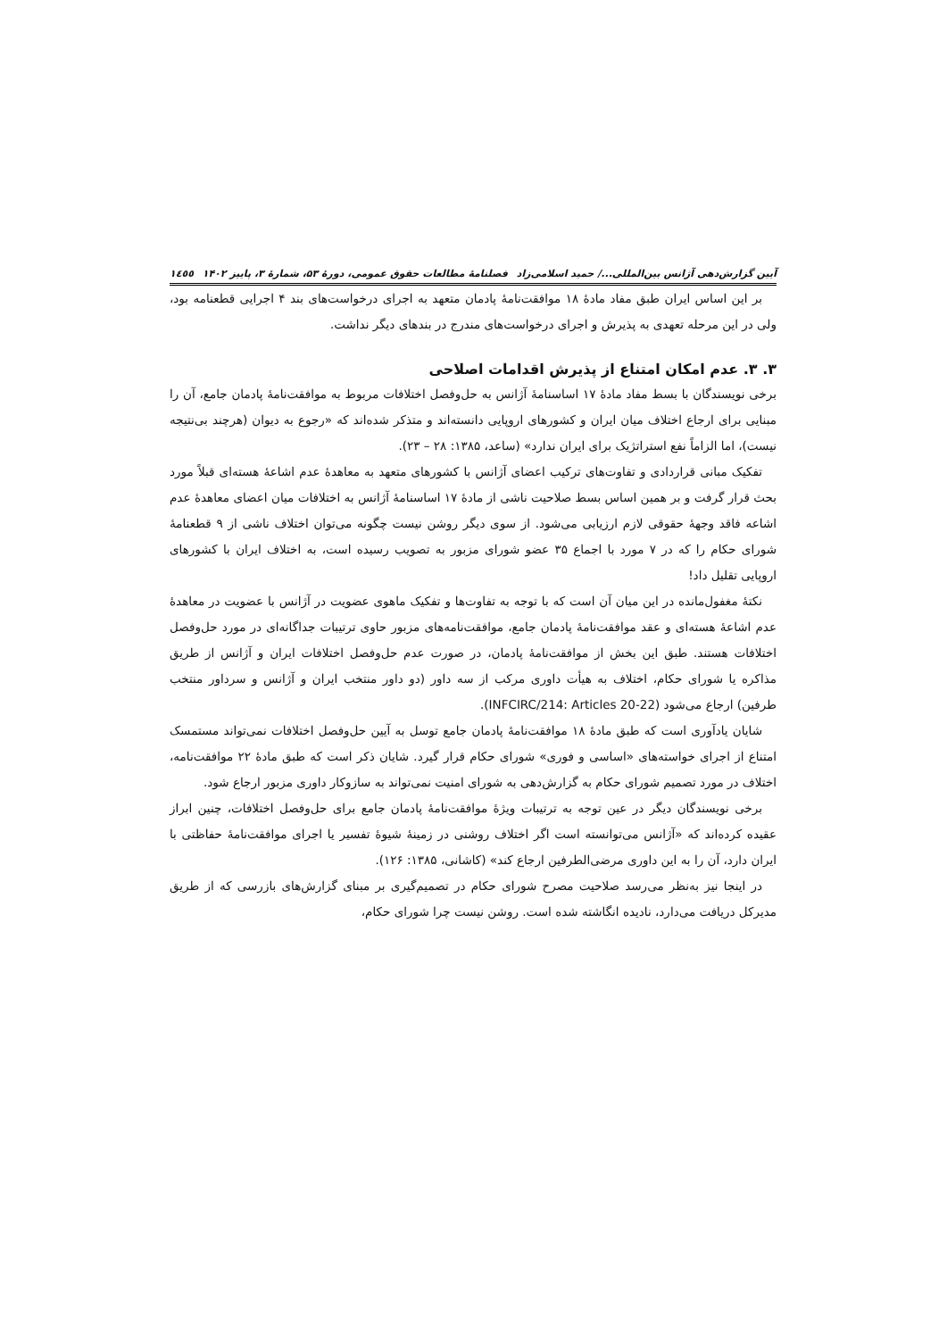آیین گزارش‌دهی آژانس بین‌المللی.../ حمید اسلامی‌زاد فصلنامهٔ مطالعات حقوق عمومی، دورهٔ ۵۳، شمارهٔ ۳، پاییز ۱۴۰۲ ۱٤٥٥
بر این اساس ایران طبق مفاد مادهٔ ۱۸ موافقت‌نامهٔ پادمان متعهد به اجرای درخواست‌های بند ۴ اجرایی قطعنامه بود، ولی در این مرحله تعهدی به پذیرش و اجرای درخواست‌های مندرج در بندهای دیگر نداشت.
۳. ۳. عدم امکان امتناع از پذیرش اقدامات اصلاحی
برخی نویسندگان با بسط مفاد مادهٔ ۱۷ اساسنامهٔ آژانس به حل‌وفصل اختلافات مربوط به موافقت‌نامهٔ پادمان جامع، آن را مبنایی برای ارجاع اختلاف میان ایران و کشورهای اروپایی دانسته‌اند و متذکر شده‌اند که «رجوع به دیوان (هرچند بی‌نتیجه نیست)، اما الزاماً نفع استراتژیک برای ایران ندارد» (ساعد، ۱۳۸۵: ۲۸ – ۲۳).
تفکیک مبانی قراردادی و تفاوت‌های ترکیب اعضای آژانس با کشورهای متعهد به معاهدهٔ عدم اشاعهٔ هسته‌ای قبلاً مورد بحث قرار گرفت و بر همین اساس بسط صلاحیت ناشی از مادهٔ ۱۷ اساسنامهٔ آژانس به اختلافات میان اعضای معاهدهٔ عدم اشاعه فاقد وجههٔ حقوقی لازم ارزیابی می‌شود. از سوی دیگر روشن نیست چگونه می‌توان اختلاف ناشی از ۹ قطعنامهٔ شورای حکام را که در ۷ مورد با اجماع ۳۵ عضو شورای مزبور به تصویب رسیده است، به اختلاف ایران با کشورهای اروپایی تقلیل داد!
نکتهٔ مغفول‌مانده در این میان آن است که با توجه به تفاوت‌ها و تفکیک ماهوی عضویت در آژانس با عضویت در معاهدهٔ عدم اشاعهٔ هسته‌ای و عقد موافقت‌نامهٔ پادمان جامع، موافقت‌نامه‌های مزبور حاوی ترتیبات جداگانه‌ای در مورد حل‌وفصل اختلافات هستند. طبق این بخش از موافقت‌نامهٔ پادمان، در صورت عدم حل‌وفصل اختلافات ایران و آژانس از طریق مذاکره یا شورای حکام، اختلاف به هیأت داوری مرکب از سه داور (دو داور منتخب ایران و آژانس و سرداور منتخب طرفین) ارجاع می‌شود (INFCIRC/214: Articles 20-22).
شایان یادآوری است که طبق مادهٔ ۱۸ موافقت‌نامهٔ پادمان جامع توسل به آیین حل‌وفصل اختلافات نمی‌تواند مستمسک امتناع از اجرای خواسته‌های «اساسی و فوری» شورای حکام قرار گیرد. شایان ذکر است که طبق مادهٔ ۲۲ موافقت‌نامه، اختلاف در مورد تصمیم شورای حکام به گزارش‌دهی به شورای امنیت نمی‌تواند به سازوکار داوری مزبور ارجاع شود.
برخی نویسندگان دیگر در عین توجه به ترتیبات ویژهٔ موافقت‌نامهٔ پادمان جامع برای حل‌وفصل اختلافات، چنین ابراز عقیده کرده‌اند که «آژانس می‌توانسته است اگر اختلاف روشنی در زمینهٔ شیوهٔ تفسیر یا اجرای موافقت‌نامهٔ حفاظتی با ایران دارد، آن را به این داوری مرضی‌الطرفین ارجاع کند» (کاشانی، ۱۳۸۵: ۱۲۶).
در اینجا نیز به‌نظر می‌رسد صلاحیت مصرح شورای حکام در تصمیم‌گیری بر مبنای گزارش‌های بازرسی که از طریق مدیرکل دریافت می‌دارد، نادیده انگاشته شده است. روشن نیست چرا شورای حکام،